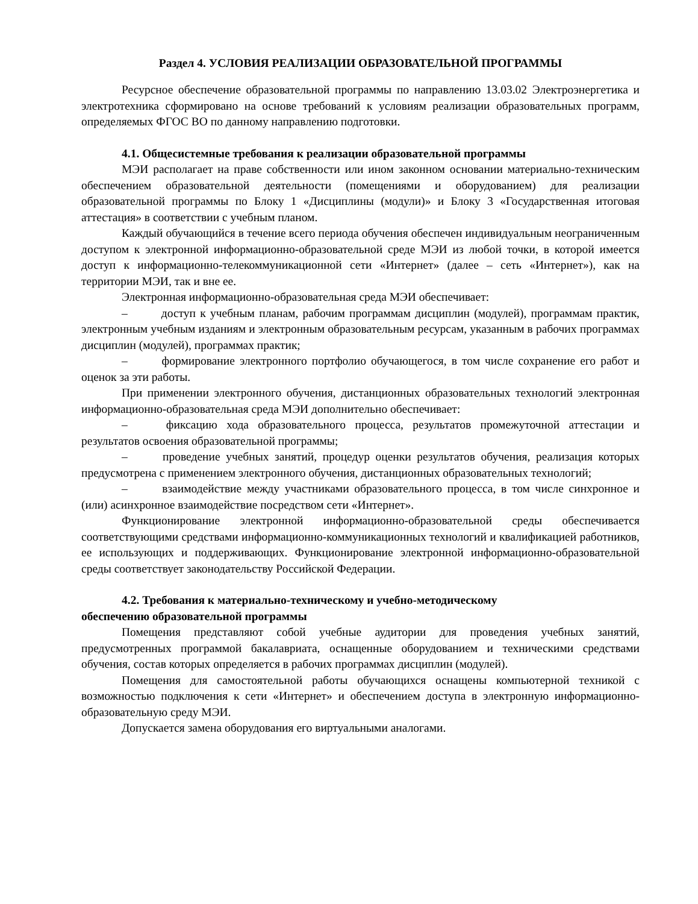Раздел 4. УСЛОВИЯ РЕАЛИЗАЦИИ ОБРАЗОВАТЕЛЬНОЙ ПРОГРАММЫ
Ресурсное обеспечение образовательной программы по направлению 13.03.02 Электроэнергетика и электротехника сформировано на основе требований к условиям реализации образовательных программ, определяемых ФГОС ВО по данному направлению подготовки.
4.1. Общесистемные требования к реализации образовательной программы
МЭИ располагает на праве собственности или ином законном основании материально-техническим обеспечением образовательной деятельности (помещениями и оборудованием) для реализации образовательной программы по Блоку 1 «Дисциплины (модули)» и Блоку 3 «Государственная итоговая аттестация» в соответствии с учебным планом.
Каждый обучающийся в течение всего периода обучения обеспечен индивидуальным неограниченным доступом к электронной информационно-образовательной среде МЭИ из любой точки, в которой имеется доступ к информационно-телекоммуникационной сети «Интернет» (далее – сеть «Интернет»), как на территории МЭИ, так и вне ее.
Электронная информационно-образовательная среда МЭИ обеспечивает:
–    доступ к учебным планам, рабочим программам дисциплин (модулей), программам практик, электронным учебным изданиям и электронным образовательным ресурсам, указанным в рабочих программах дисциплин (модулей), программах практик;
–    формирование электронного портфолио обучающегося, в том числе сохранение его работ и оценок за эти работы.
При применении электронного обучения, дистанционных образовательных технологий электронная информационно-образовательная среда МЭИ дополнительно обеспечивает:
–    фиксацию хода образовательного процесса, результатов промежуточной аттестации и результатов освоения образовательной программы;
–    проведение учебных занятий, процедур оценки результатов обучения, реализация которых предусмотрена с применением электронного обучения, дистанционных образовательных технологий;
–    взаимодействие между участниками образовательного процесса, в том числе синхронное и (или) асинхронное взаимодействие посредством сети «Интернет».
Функционирование электронной информационно-образовательной среды обеспечивается соответствующими средствами информационно-коммуникационных технологий и квалификацией работников, ее использующих и поддерживающих. Функционирование электронной информационно-образовательной среды соответствует законодательству Российской Федерации.
4.2. Требования к материально-техническому и учебно-методическому
обеспечению образовательной программы
Помещения представляют собой учебные аудитории для проведения учебных занятий, предусмотренных программой бакалавриата, оснащенные оборудованием и техническими средствами обучения, состав которых определяется в рабочих программах дисциплин (модулей).
Помещения для самостоятельной работы обучающихся оснащены компьютерной техникой с возможностью подключения к сети «Интернет» и обеспечением доступа в электронную информационно-образовательную среду МЭИ.
Допускается замена оборудования его виртуальными аналогами.